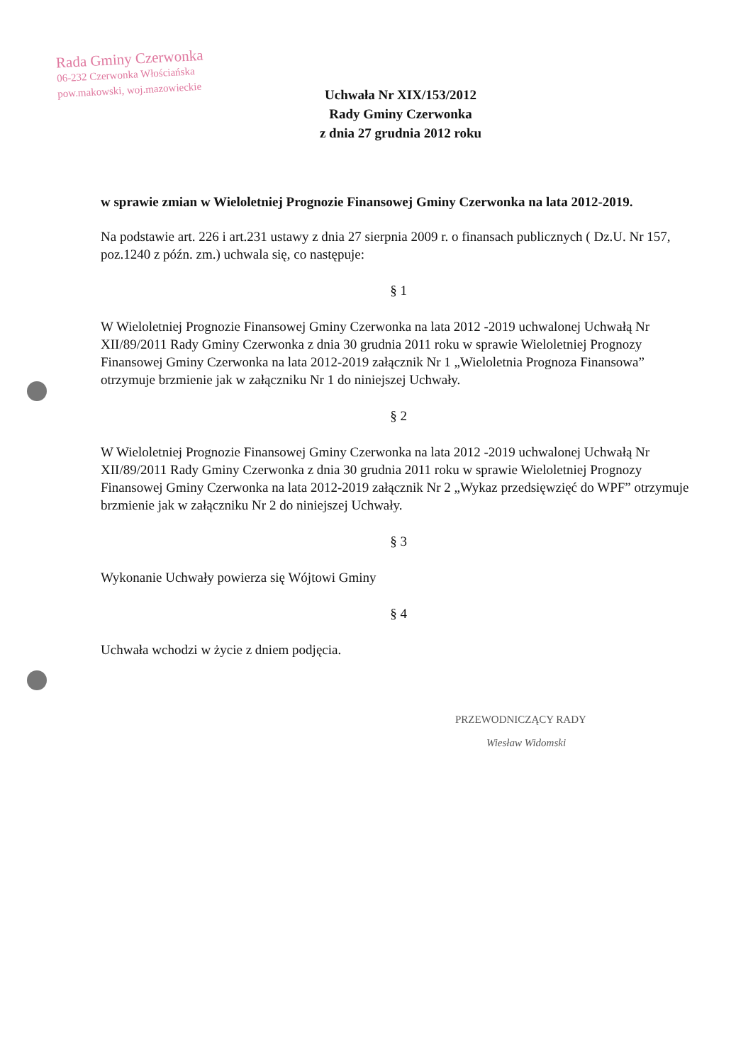Rada Gminy Czerwonka
06-232 Czerwonka Włościańska
pow.makowski, woj.mazowieckie
Uchwała Nr XIX/153/2012
Rady Gminy Czerwonka
z dnia 27 grudnia 2012 roku
w sprawie zmian w Wieloletniej Prognozie Finansowej Gminy Czerwonka na lata 2012-2019.
Na podstawie art. 226 i art.231 ustawy z dnia 27 sierpnia 2009 r. o finansach publicznych ( Dz.U. Nr 157, poz.1240 z późn. zm.) uchwala się, co następuje:
§ 1
W Wieloletniej Prognozie Finansowej Gminy Czerwonka na lata 2012 -2019 uchwalonej Uchwałą Nr XII/89/2011 Rady Gminy Czerwonka z dnia 30 grudnia 2011 roku w sprawie Wieloletniej Prognozy Finansowej Gminy Czerwonka na lata 2012-2019 załącznik Nr 1 „Wieloletnia Prognoza Finansowa” otrzymuje brzmienie jak w załączniku Nr 1 do niniejszej Uchwały.
§ 2
W Wieloletniej Prognozie Finansowej Gminy Czerwonka na lata 2012 -2019 uchwalonej Uchwałą Nr XII/89/2011 Rady Gminy Czerwonka z dnia 30 grudnia 2011 roku w sprawie Wieloletniej Prognozy Finansowej Gminy Czerwonka na lata 2012-2019 załącznik Nr 2 „Wykaz przedsięwzięć do WPF” otrzymuje brzmienie jak w załączniku Nr 2 do niniejszej Uchwały.
§ 3
Wykonanie Uchwały powierza się Wójtowi Gminy
§ 4
Uchwała wchodzi w życie z dniem podjęcia.
PRZEWODNICZĄCY RADY
Wiesław Widomski